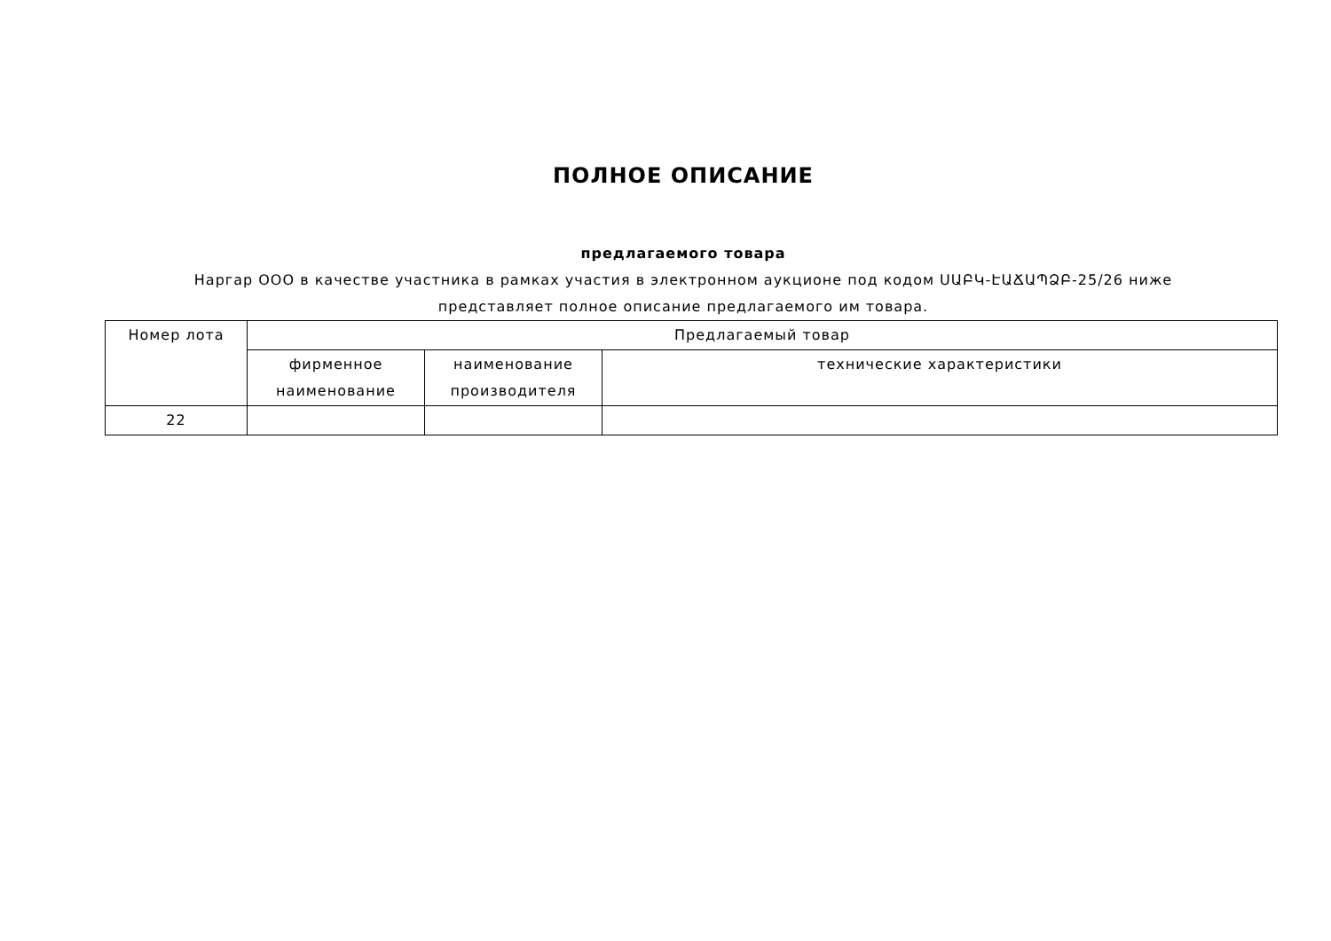ПОЛНОЕ ОПИСАНИЕ
предлагаемого товара
Наргар ООО в качестве участника в рамках участия в электронном аукционе под кодом ՍԱԲԿ-ԷԱՃԱՊՁԲ-25/26 ниже представляет полное описание предлагаемого им товара.
| Номер лота | Предлагаемый товар | | |
| --- | --- | --- | --- |
| | фирменное наименование | наименование производителя | технические характеристики |
| 22 | | | |